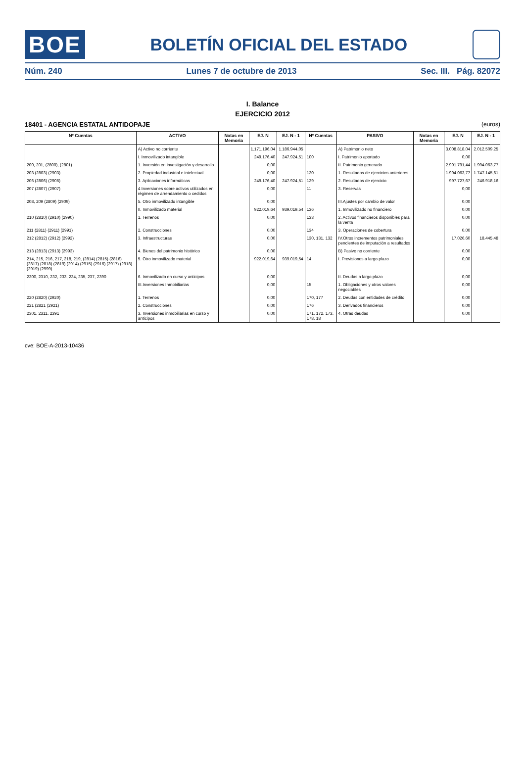BOE
BOLETÍN OFICIAL DEL ESTADO
Núm. 240 Lunes 7 de octubre de 2013 Sec. III. Pág. 82072
I. Balance
EJERCICIO 2012
18401 - AGENCIA ESTATAL ANTIDOPAJE (euros)
| Nº Cuentas | ACTIVO | Notas en Memoria | EJ. N | EJ. N - 1 | Nº Cuentas | PASIVO | Notas en Memoria | EJ. N | EJ. N - 1 |
| --- | --- | --- | --- | --- | --- | --- | --- | --- | --- |
| | A) Activo no corriente | | 1.171.196,04 | 1.186.944,05 | | A) Patrimonio neto | | 3.008.818,04 | 2.012.509,25 |
| | I. Inmovilizado intangible | | 249.176,40 | 247.924,51 | 100 | I. Patrimonio aportado | | 0,00 | |
| 200, 201, (2800), (2801) | 1. Inversión en investigación y desarrollo | | 0,00 | | | II. Patrimonio generado | | 2.991.791,44 | 1.994.063,77 |
| 203 (2803) (2903) | 2. Propiedad industrial e intelectual | | 0,00 | | 120 | 1. Resultados de ejercicios anteriores | | 1.994.063,77 | 1.747.145,61 |
| 206 (2806) (2906) | 3. Aplicaciones informáticas | | 249.176,40 | 247.924,51 | 129 | 2. Resultados de ejercicio | | 997.727,67 | 246.918,16 |
| 207 (2807) (2907) | 4 Inversiones sobre activos utilizados en régimen de arrendamiento o cedidos | | 0,00 | | 11 | 3. Reservas | | 0,00 | |
| 208, 209 (2809) (2909) | 5. Otro inmovilizado intangible | | 0,00 | | | III.Ajustes por cambio de valor | | 0,00 | |
| | II. Inmovilizado material | | 922.019,64 | 939.019,54 | 136 | 1. Inmovilizado no financiero | | 0,00 | |
| 210 (2810) (2910) (2990) | 1. Terrenos | | 0,00 | | 133 | 2. Activos financieros disponibles para la venta | | 0,00 | |
| 211 (2811) (2911) (2991) | 2. Construcciones | | 0,00 | | 134 | 3. Operaciones de cobertura | | 0,00 | |
| 212 (2812) (2912) (2992) | 3. Infraestructuras | | 0,00 | | 130, 131, 132 | IV.Otros incrementos patrimoniales pendientes de imputación a resultados | | 17.026,60 | 18.445,48 |
| 213 (2813) (2913) (2993) | 4. Bienes del patrimonio histórico | | 0,00 | | | B) Pasivo no corriente | | 0,00 | |
| 214, 215, 216, 217, 218, 219, (2814) (2815) (2816) (2817) (2818) (2819) (2914) (2915) (2916) (2917) (2918) (2919) (2999) | 5. Otro inmovilizado material | | 922.019,64 | 939.019,54 | 14 | I. Provisiones a largo plazo | | 0,00 | |
| 2300, 2310, 232, 233, 234, 235, 237, 2390 | 6. Inmovilizado en curso y anticipos | | 0,00 | | | II. Deudas a largo plazo | | 0,00 | |
| | III.Inversiones Inmobiliarias | | 0,00 | | 15 | 1. Obligaciones y otros valores negociables | | 0,00 | |
| 220 (2820) (2920) | 1. Terrenos | | 0,00 | | 170, 177 | 2. Deudas con entidades de crédito | | 0,00 | |
| 221 (2821 (2921) | 2. Construcciones | | 0,00 | | 176 | 3. Derivados financieros | | 0,00 | |
| 2301, 2311, 2391 | 3. Inversiones inmobiliarias en curso y anticipos | | 0,00 | | 171, 172, 173, 178, 18 | 4. Otras deudas | | 0,00 | |
cve: BOE-A-2013-10436